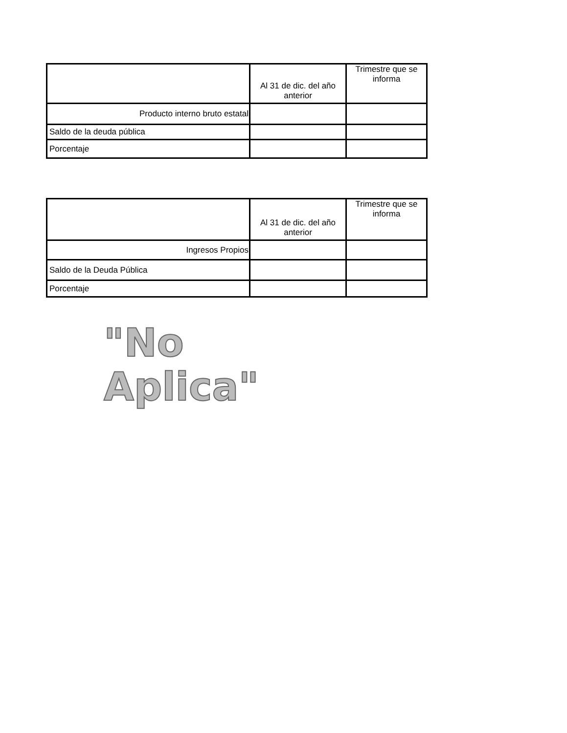| | Al 31 de dic. del año anterior | Trimestre que se informa |
| Producto interno bruto estatal | | |
| Saldo de la deuda pública | | |
| Porcentaje | | |
| | Al 31 de dic. del año anterior | Trimestre que se informa |
| Ingresos Propios | | |
| Saldo de la Deuda Pública | | |
| Porcentaje | | |
"No Aplica"